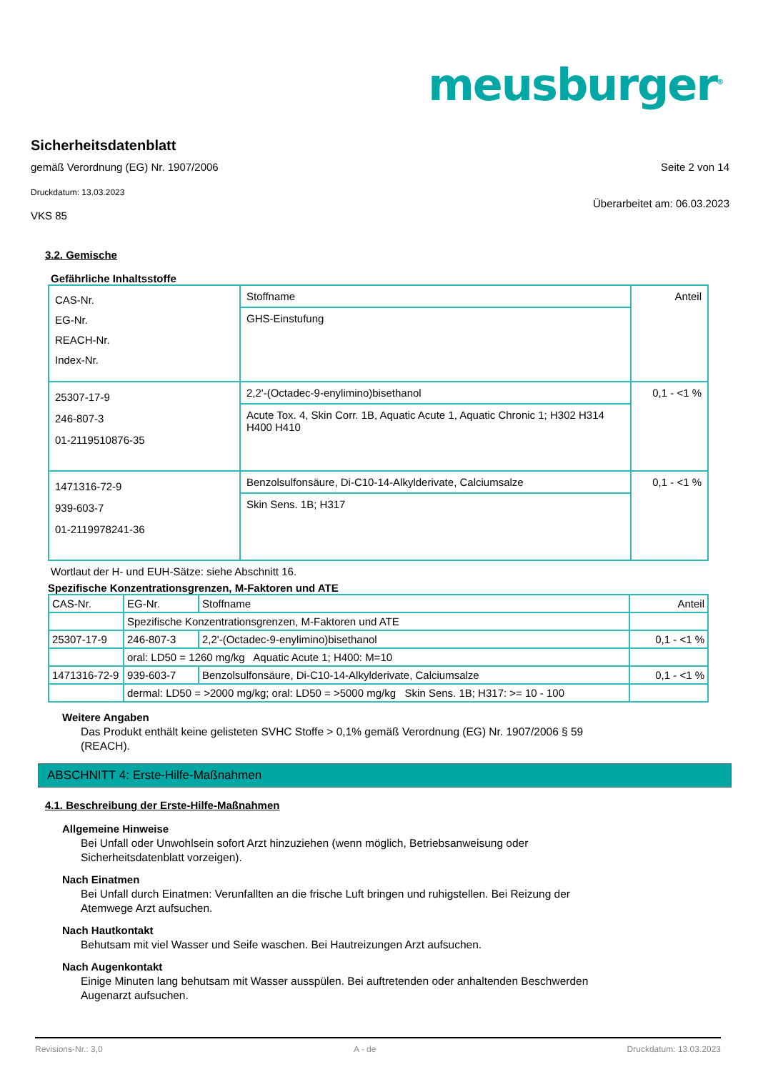meusburger<sup>®</sup>
Sicherheitsdatenblatt
gemäß Verordnung (EG) Nr. 1907/2006
Druckdatum: 13.03.2023
VKS 85
Seite 2 von 14
Überarbeitet am: 06.03.2023
3.2. Gemische
Gefährliche Inhaltsstoffe
| CAS-Nr. EG-Nr. REACH-Nr. Index-Nr. | Stoffname | Anteil |
| | GHS-Einstufung | |
| 25307-17-9 246-807-3 01-2119510876-35 | 2,2'-(Octadec-9-enylimino)bisethanol | 0,1 - <1 % |
| | Acute Tox. 4, Skin Corr. 1B, Aquatic Acute 1, Aquatic Chronic 1; H302 H314 H400 H410 | |
| 1471316-72-9 939-603-7 01-2119978241-36 | Benzolsulfonsäure, Di-C10-14-Alkylderivate, Calciumsalze | 0,1 - <1 % |
| | Skin Sens. 1B; H317 | |
Wortlaut der H- und EUH-Sätze: siehe Abschnitt 16.
Spezifische Konzentrationsgrenzen, M-Faktoren und ATE
| CAS-Nr. | EG-Nr. | Stoffname | Anteil |
| | Spezifische Konzentrationsgrenzen, M-Faktoren und ATE | | |
| 25307-17-9 | 246-807-3 | 2,2'-(Octadec-9-enylimino)bisethanol | 0,1 - <1 % |
| | oral: LD50 = 1260 mg/kg Aquatic Acute 1; H400: M=10 | | |
| 1471316-72-9 | 939-603-7 | Benzolsulfonsäure, Di-C10-14-Alkylderivate, Calciumsalze | 0,1 - <1 % |
| | dermal: LD50 = >2000 mg/kg; oral: LD50 = >5000 mg/kg Skin Sens. 1B; H317: >= 10 - 100 | | |
Weitere Angaben
Das Produkt enthält keine gelisteten SVHC Stoffe > 0,1% gemäß Verordnung (EG) Nr. 1907/2006 § 59 (REACH).
ABSCHNITT 4: Erste-Hilfe-Maßnahmen
4.1. Beschreibung der Erste-Hilfe-Maßnahmen
Allgemeine Hinweise
Bei Unfall oder Unwohlsein sofort Arzt hinzuziehen (wenn möglich, Betriebsanweisung oder Sicherheitsdatenblatt vorzeigen).
Nach Einatmen
Bei Unfall durch Einatmen: Verunfallten an die frische Luft bringen und ruhigstellen. Bei Reizung der Atemwege Arzt aufsuchen.
Nach Hautkontakt
Behutsam mit viel Wasser und Seife waschen. Bei Hautreizungen Arzt aufsuchen.
Nach Augenkontakt
Einige Minuten lang behutsam mit Wasser ausspülen. Bei auftretenden oder anhaltenden Beschwerden Augenarzt aufsuchen.
Revisions-Nr.: 3,0 A - de Druckdatum: 13.03.2023